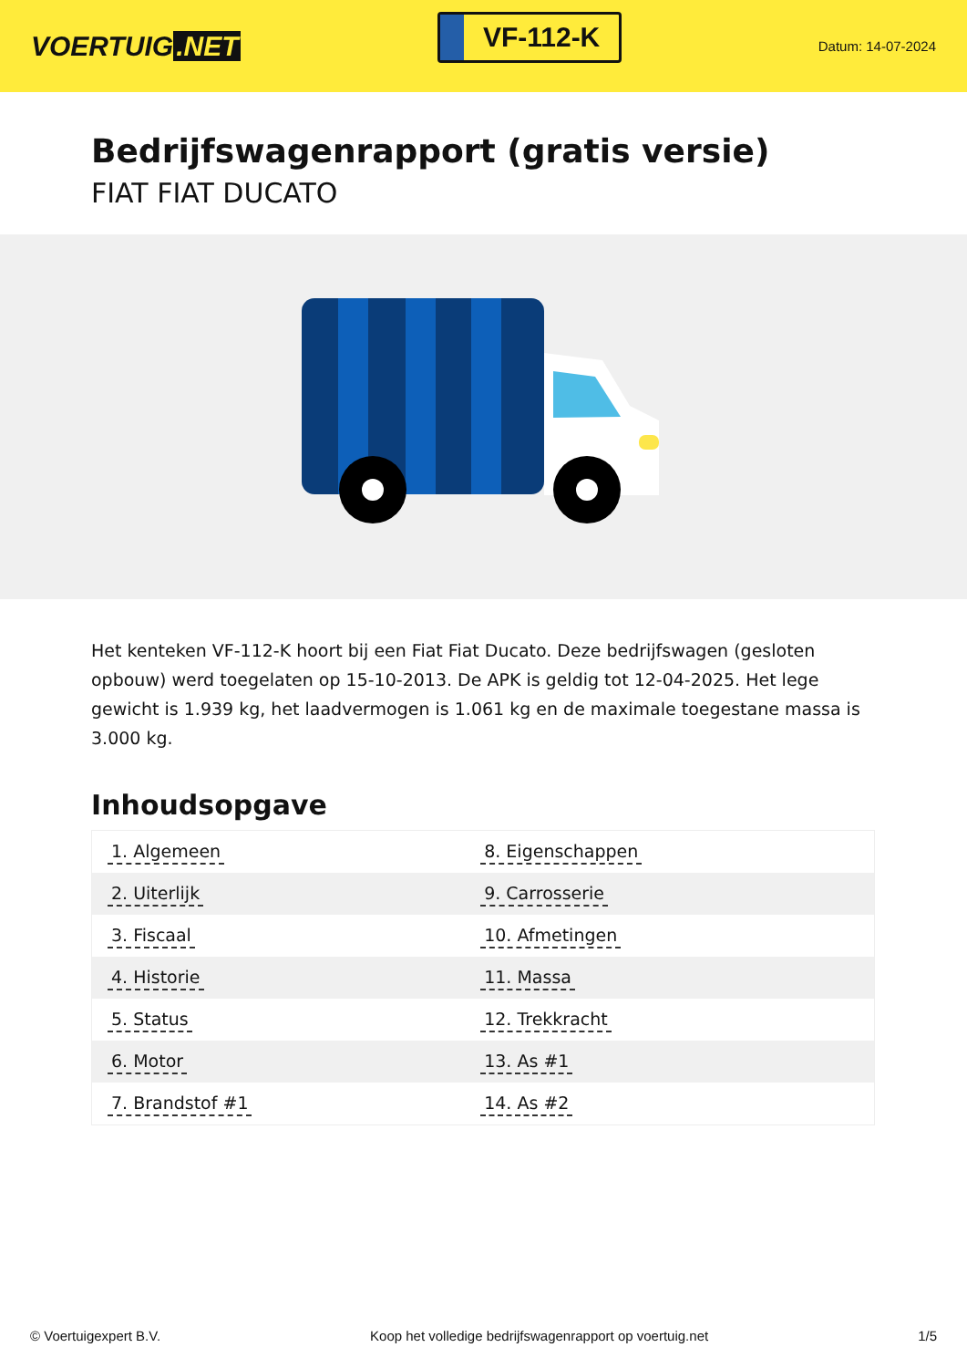VOERTUIG.NET
VF-112-K
Datum: 14-07-2024
Bedrijfswagenrapport (gratis versie)
FIAT FIAT DUCATO
Het kenteken VF-112-K hoort bij een Fiat Fiat Ducato. Deze bedrijfswagen (gesloten opbouw) werd toegelaten op 15-10-2013. De APK is geldig tot 12-04-2025. Het lege gewicht is 1.939 kg, het laadvermogen is 1.061 kg en de maximale toegestane massa is 3.000 kg.
Inhoudsopgave
| 1. Algemeen | 8. Eigenschappen |
| 2. Uiterlijk | 9. Carrosserie |
| 3. Fiscaal | 10. Afmetingen |
| 4. Historie | 11. Massa |
| 5. Status | 12. Trekkracht |
| 6. Motor | 13. As #1 |
| 7. Brandstof #1 | 14. As #2 |
© Voertuigexpert B.V. Koop het volledige bedrijfswagenrapport op voertuig.net 1/5